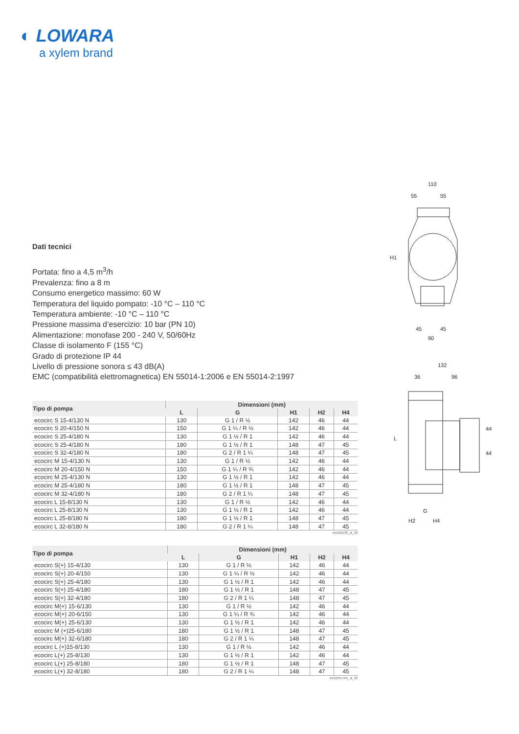◐ LOWARA
a xylem brand
110
55
55
H1
45
45
90
132
36
96
L
44
44
G
H2
H4
Dati tecnici
Portata: fino a 4,5 m<sup>3</sup>/h
Prevalenza: fino a 8 m
Consumo energetico massimo: 60 W
Temperatura del liquido pompato: -10 °C – 110 °C
Temperatura ambiente: -10 °C – 110 °C
Pressione massima d’esercizio: 10 bar (PN 10)
Alimentazione: monofase 200 - 240 V, 50/60Hz
Classe di isolamento F (155 °C)
Grado di protezione IP 44
Livello di pressione sonora ≤ 43 dB(A)
EMC (compatibilità elettromagnetica) EN 55014-1:2006 e EN 55014-2:1997
| Tipo di pompa | Dimensioni (mm) | | | | |
| --- | --- | --- | --- | --- | --- |
| | L | G | H1 | H2 | H4 |
| ecocirc S 15-4/130 N | 130 | G 1 / R ½ | 142 | 46 | 44 |
| ecocirc S 20-4/150 N | 150 | G 1 ¼ / R ½ | 142 | 46 | 44 |
| ecocirc S 25-4/180 N | 130 | G 1 ½ / R 1 | 142 | 46 | 44 |
| ecocirc S 25-4/180 N | 180 | G 1 ½ / R 1 | 148 | 47 | 45 |
| ecocirc S 32-4/180 N | 180 | G 2 / R 1 ¼ | 148 | 47 | 45 |
| ecocirc M 15-4/130 N | 130 | G 1 / R ½ | 142 | 46 | 44 |
| ecocirc M 20-4/150 N | 150 | G 1 ¼ / R ¾ | 142 | 46 | 44 |
| ecocirc M 25-4/130 N | 130 | G 1 ½ / R 1 | 142 | 46 | 44 |
| ecocirc M 25-4/180 N | 180 | G 1 ½ / R 1 | 148 | 47 | 45 |
| ecocirc M 32-4/180 N | 180 | G 2 / R 1 ¼ | 148 | 47 | 45 |
| ecocirc L 15-8/130 N | 130 | G 1 / R ½ | 142 | 46 | 44 |
| ecocirc L 25-8/130 N | 130 | G 1 ½ / R 1 | 142 | 46 | 44 |
| ecocirc L 25-8/180 N | 180 | G 1 ½ / R 1 | 148 | 47 | 45 |
| ecocirc L 32-8/180 N | 180 | G 2 / R 1 ¼ | 148 | 47 | 45 |
ecocircN_a_td
| Tipo di pompa | Dimensioni (mm) | | | | |
| --- | --- | --- | --- | --- | --- |
| | L | G | H1 | H2 | H4 |
| ecocirc S(+) 15-4/130 | 130 | G 1 / R ½ | 142 | 46 | 44 |
| ecocirc S(+) 20-4/150 | 130 | G 1 ¼ / R ½ | 142 | 46 | 44 |
| ecocirc S(+) 25-4/180 | 130 | G 1 ½ / R 1 | 142 | 46 | 44 |
| ecocirc S(+) 25-4/180 | 180 | G 1 ½ / R 1 | 148 | 47 | 45 |
| ecocirc S(+) 32-4/180 | 180 | G 2 / R 1 ¼ | 148 | 47 | 45 |
| ecocirc M(+) 15-6/130 | 130 | G 1 / R ½ | 142 | 46 | 44 |
| ecocirc M(+) 20-6/150 | 130 | G 1 ¼ / R ¾ | 142 | 46 | 44 |
| ecocirc M(+) 25-6/130 | 130 | G 1 ½ / R 1 | 142 | 46 | 44 |
| ecocirc M (+)25-6/180 | 180 | G 1 ½ / R 1 | 148 | 47 | 45 |
| ecocirc M(+) 32-6/180 | 180 | G 2 / R 1 ¼ | 148 | 47 | 45 |
| ecocirc L (+)15-8/130 | 130 | G 1 / R ½ | 142 | 46 | 44 |
| ecocirc L(+) 25-8/130 | 130 | G 1 ½ / R 1 | 142 | 46 | 44 |
| ecocirc L(+) 25-8/180 | 180 | G 1 ½ / R 1 | 148 | 47 | 45 |
| ecocirc L(+) 32-8/180 | 180 | G 2 / R 1 ¼ | 148 | 47 | 45 |
ecocirc-en_a_td